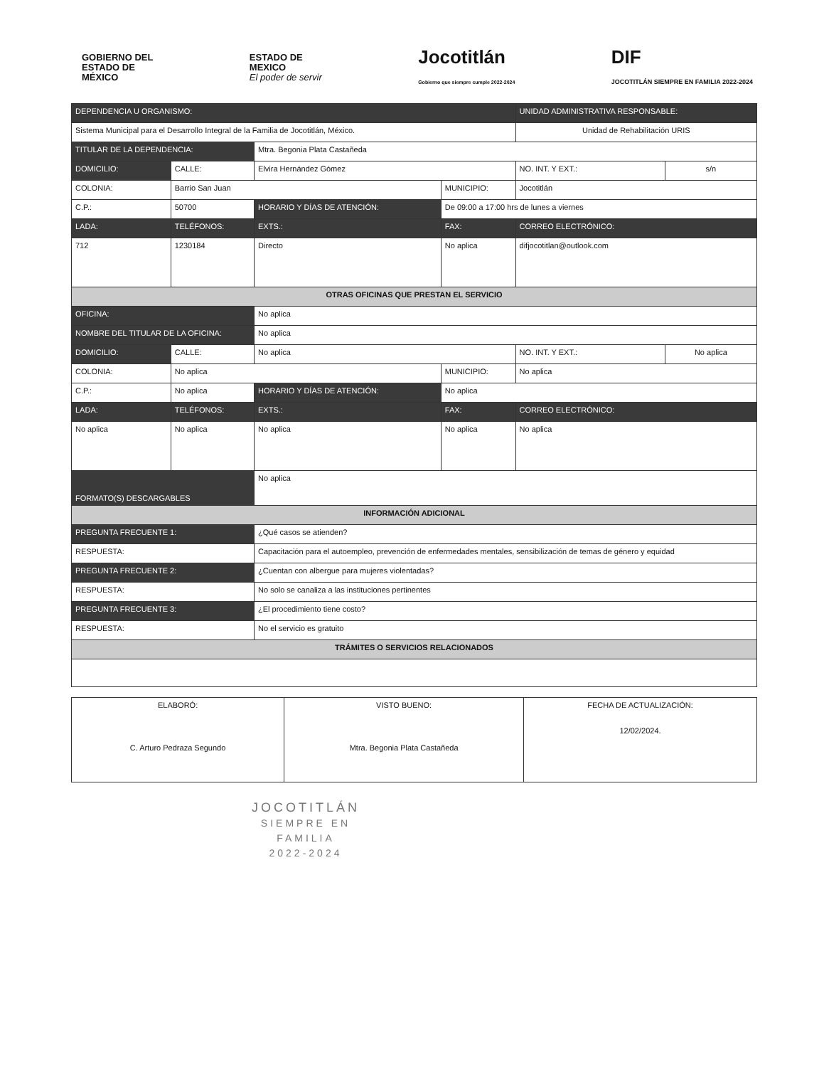GOBIERNO DEL
ESTADO DE
MÉXICO
ESTADO DE
MEXICO
El poder de servir
Jocotitlán
Gobierno que siempre cumple 2022-2024
DIF
JOCOTITLÁN SIEMPRE EN FAMILIA 2022-2024
| DEPENDENCIA U ORGANISMO: | | | | | | UNIDAD ADMINISTRATIVA RESPONSABLE: | | |
| Sistema Municipal para el Desarrollo Integral de la Familia de Jocotitlán, México. | | | | | | Unidad de Rehabilitación URIS | | |
| TITULAR DE LA DEPENDENCIA: | | | Mtra. Begonia Plata Castañeda | | | | | |
| DOMICILIO: | CALLE: | Elvira Hernández Gómez | | | | | NO. INT. Y EXT.: | s/n |
| COLONIA: | Barrio San Juan | | | | MUNICIPIO: | Jocotitlán | | |
| C.P.: | 50700 | HORARIO Y DÍAS DE ATENCIÓN: | | De 09:00 a 17:00 hrs de lunes a viernes | | | | |
| LADA: | TELÉFONOS: | | EXTS.: | FAX: | | CORREO ELECTRÓNICO: | | |
| 712 | 1230184 | | Directo | No aplica | | difjocotitlan@outlook.com | | |
| OTRAS OFICINAS QUE PRESTAN EL SERVICIO | | | | | | | | |
| OFICINA: | | No aplica | | | | | | |
| NOMBRE DEL TITULAR DE LA OFICINA: | | | No aplica | | | | | |
| DOMICILIO: | CALLE: | No aplica | | | | | NO. INT. Y EXT.: | No aplica |
| COLONIA: | No aplica | | | | MUNICIPIO: | No aplica | | |
| C.P.: | No aplica | HORARIO Y DÍAS DE ATENCIÓN: | | No aplica | | | | |
| LADA: | TELÉFONOS: | | EXTS.: | FAX: | | CORREO ELECTRÓNICO: | | |
| No aplica | No aplica | | No aplica | No aplica | | No aplica | | |
| FORMATO(S) DESCARGABLES | | No aplica | | | | | | |
| INFORMACIÓN ADICIONAL | | | | | | | | |
| PREGUNTA FRECUENTE 1: | | ¿Qué casos se atienden? | | | | | | |
| RESPUESTA: | | Capacitación para el autoempleo, prevención de enfermedades mentales, sensibilización de temas de género y equidad | | | | | | |
| PREGUNTA FRECUENTE 2: | | ¿Cuentan con albergue para mujeres violentadas? | | | | | | |
| RESPUESTA: | | No solo se canaliza a las instituciones pertinentes | | | | | | |
| PREGUNTA FRECUENTE 3: | | ¿El procedimiento tiene costo? | | | | | | |
| RESPUESTA: | | No el servicio es gratuito | | | | | | |
| TRÁMITES O SERVICIOS RELACIONADOS | | | | | | | | |
| ELABORÓ: C. Arturo Pedraza Segundo | VISTO BUENO: Mtra. Begonia Plata Castañeda | FECHA DE ACTUALIZACIÓN: 12/02/2024. |
JOCOTITLÁN
SIEMPRE EN FAMILIA
2022-2024